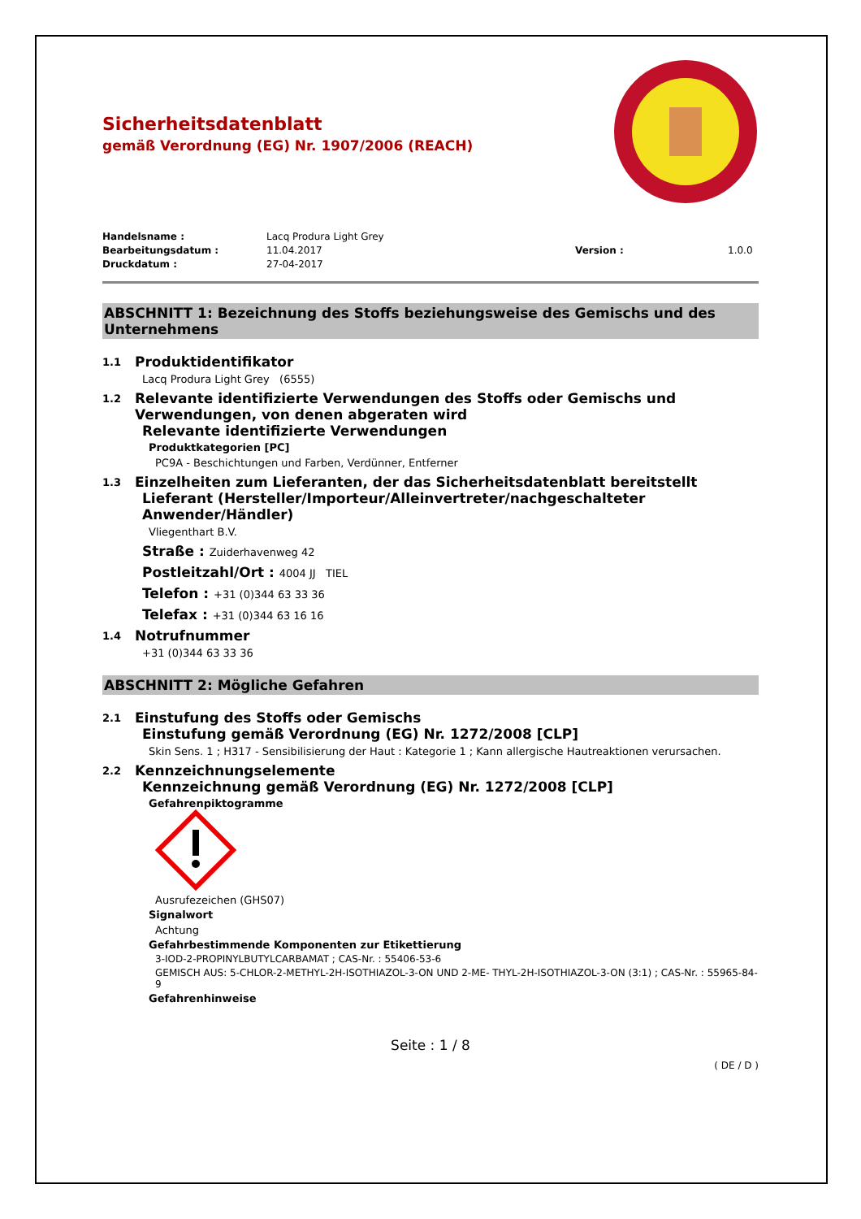Sicherheitsdatenblatt
gemäß Verordnung (EG) Nr. 1907/2006 (REACH)
Handelsname : Lacq Produra Light Grey Bearbeitungsdatum : 11.04.2017 Version : 1.0.0 Druckdatum : 27-04-2017
ABSCHNITT 1: Bezeichnung des Stoffs beziehungsweise des Gemischs und des Unternehmens
1.1 Produktidentifikator
Lacq Produra Light Grey (6555)
1.2 Relevante identifizierte Verwendungen des Stoffs oder Gemischs und Verwendungen, von denen abgeraten wird
Relevante identifizierte Verwendungen
Produktkategorien [PC]
PC9A - Beschichtungen und Farben, Verdünner, Entferner
1.3 Einzelheiten zum Lieferanten, der das Sicherheitsdatenblatt bereitstellt
Lieferant (Hersteller/Importeur/Alleinvertreter/nachgeschalteter Anwender/Händler)
Vliegenthart B.V.
Straße : Zuiderhavenweg 42
Postleitzahl/Ort : 4004 JJ TIEL
Telefon : +31 (0)344 63 33 36
Telefax : +31 (0)344 63 16 16
1.4 Notrufnummer
+31 (0)344 63 33 36
ABSCHNITT 2: Mögliche Gefahren
2.1 Einstufung des Stoffs oder Gemischs
Einstufung gemäß Verordnung (EG) Nr. 1272/2008 [CLP]
Skin Sens. 1 ; H317 - Sensibilisierung der Haut : Kategorie 1 ; Kann allergische Hautreaktionen verursachen.
2.2 Kennzeichnungselemente
Kennzeichnung gemäß Verordnung (EG) Nr. 1272/2008 [CLP]
Gefahrenpiktogramme
Ausrufezeichen (GHS07)
Signalwort
Achtung
Gefahrbestimmende Komponenten zur Etikettierung
3-IOD-2-PROPINYLBUTYLCARBAMAT ; CAS-Nr. : 55406-53-6
GEMISCH AUS: 5-CHLOR-2-METHYL-2H-ISOTHIAZOL-3-ON UND 2-ME- THYL-2H-ISOTHIAZOL-3-ON (3:1) ; CAS-Nr. : 55965-84-9
Gefahrenhinweise
Seite : 1 / 8
( DE / D )